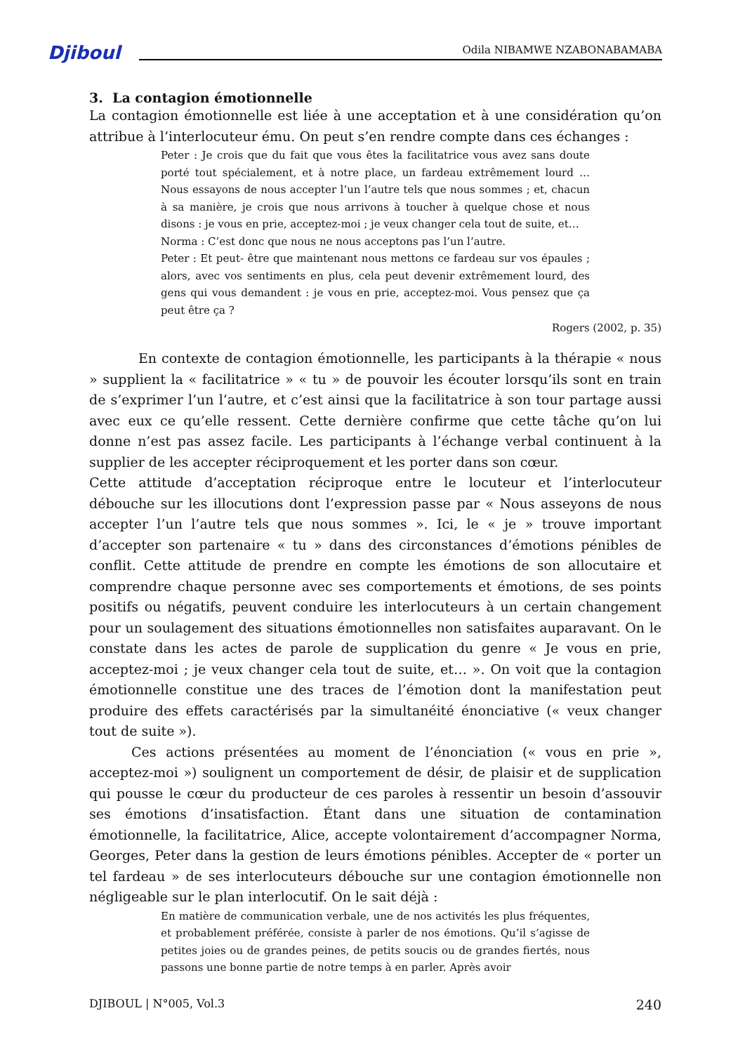Djiboul Odila NIBAMWE NZABONABAMABA
3. La contagion émotionnelle
La contagion émotionnelle est liée à une acceptation et à une considération qu’on attribue à l’interlocuteur ému. On peut s’en rendre compte dans ces échanges :
Peter : Je crois que du fait que vous êtes la facilitatrice vous avez sans doute porté tout spécialement, et à notre place, un fardeau extrêmement lourd … Nous essayons de nous accepter l’un l’autre tels que nous sommes ; et, chacun à sa manière, je crois que nous arrivons à toucher à quelque chose et nous disons : je vous en prie, acceptez-moi ; je veux changer cela tout de suite, et…
Norma : C’est donc que nous ne nous acceptons pas l’un l’autre.
Peter : Et peut- être que maintenant nous mettons ce fardeau sur vos épaules ; alors, avec vos sentiments en plus, cela peut devenir extrêmement lourd, des gens qui vous demandent : je vous en prie, acceptez-moi. Vous pensez que ça peut être ça ?
Rogers (2002, p. 35)
En contexte de contagion émotionnelle, les participants à la thérapie « nous » supplient la « facilitatrice » « tu » de pouvoir les écouter lorsqu’ils sont en train de s’exprimer l’un l’autre, et c’est ainsi que la facilitatrice à son tour partage aussi avec eux ce qu’elle ressent. Cette dernière confirme que cette tâche qu’on lui donne n’est pas assez facile. Les participants à l’échange verbal continuent à la supplier de les accepter réciproquement et les porter dans son cœur.
Cette attitude d’acceptation réciproque entre le locuteur et l’interlocuteur débouche sur les illocutions dont l’expression passe par « Nous asseyons de nous accepter l’un l’autre tels que nous sommes ». Ici, le « je » trouve important d’accepter son partenaire « tu » dans des circonstances d’émotions pénibles de conflit. Cette attitude de prendre en compte les émotions de son allocutaire et comprendre chaque personne avec ses comportements et émotions, de ses points positifs ou négatifs, peuvent conduire les interlocuteurs à un certain changement pour un soulagement des situations émotionnelles non satisfaites auparavant. On le constate dans les actes de parole de supplication du genre « Je vous en prie, acceptez-moi ; je veux changer cela tout de suite, et… ». On voit que la contagion émotionnelle constitue une des traces de l’émotion dont la manifestation peut produire des effets caractérisés par la simultanéité énonciative (« veux changer tout de suite »).
Ces actions présentées au moment de l’énonciation (« vous en prie », acceptez-moi ») soulignent un comportement de désir, de plaisir et de supplication qui pousse le cœur du producteur de ces paroles à ressentir un besoin d’assouvir ses émotions d’insatisfaction. Étant dans une situation de contamination émotionnelle, la facilitatrice, Alice, accepte volontairement d’accompagner Norma, Georges, Peter dans la gestion de leurs émotions pénibles. Accepter de « porter un tel fardeau » de ses interlocuteurs débouche sur une contagion émotionnelle non négligeable sur le plan interlocutif. On le sait déjà :
En matière de communication verbale, une de nos activités les plus fréquentes, et probablement préférée, consiste à parler de nos émotions. Qu’il s’agisse de petites joies ou de grandes peines, de petits soucis ou de grandes fiertés, nous passons une bonne partie de notre temps à en parler. Après avoir
DJIBOUL | N°005, Vol.3 240